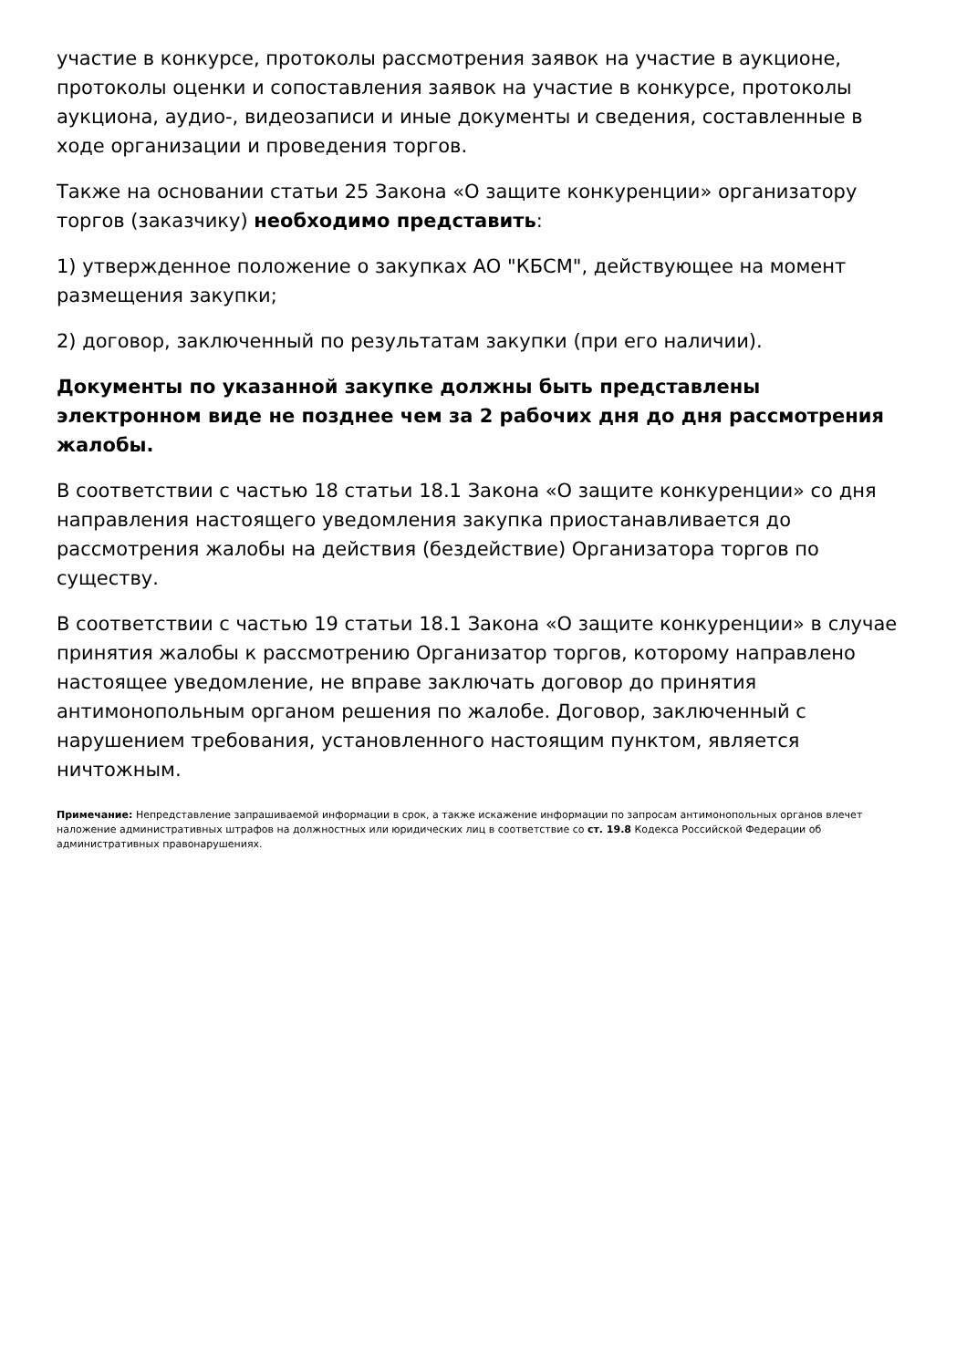участие в конкурсе, протоколы рассмотрения заявок на участие в аукционе, протоколы оценки и сопоставления заявок на участие в конкурсе, протоколы аукциона, аудио-, видеозаписи и иные документы и сведения, составленные в ходе организации и проведения торгов.
Также на основании статьи 25 Закона «О защите конкуренции» организатору торгов (заказчику) необходимо представить:
1) утвержденное положение о закупках АО "КБСМ", действующее на момент размещения закупки;
2) договор, заключенный по результатам закупки (при его наличии).
Документы по указанной закупке должны быть представлены электронном виде не позднее чем за 2 рабочих дня до дня рассмотрения жалобы.
В соответствии с частью 18 статьи 18.1 Закона «О защите конкуренции» со дня направления настоящего уведомления закупка приостанавливается до рассмотрения жалобы на действия (бездействие) Организатора торгов по существу.
В соответствии с частью 19 статьи 18.1 Закона «О защите конкуренции» в случае принятия жалобы к рассмотрению Организатор торгов, которому направлено настоящее уведомление, не вправе заключать договор до принятия антимонопольным органом решения по жалобе. Договор, заключенный с нарушением требования, установленного настоящим пунктом, является ничтожным.
Примечание: Непредставление запрашиваемой информации в срок, а также искажение информации по запросам антимонопольных органов влечет наложение административных штрафов на должностных или юридических лиц в соответствие со ст. 19.8 Кодекса Российской Федерации об административных правонарушениях.